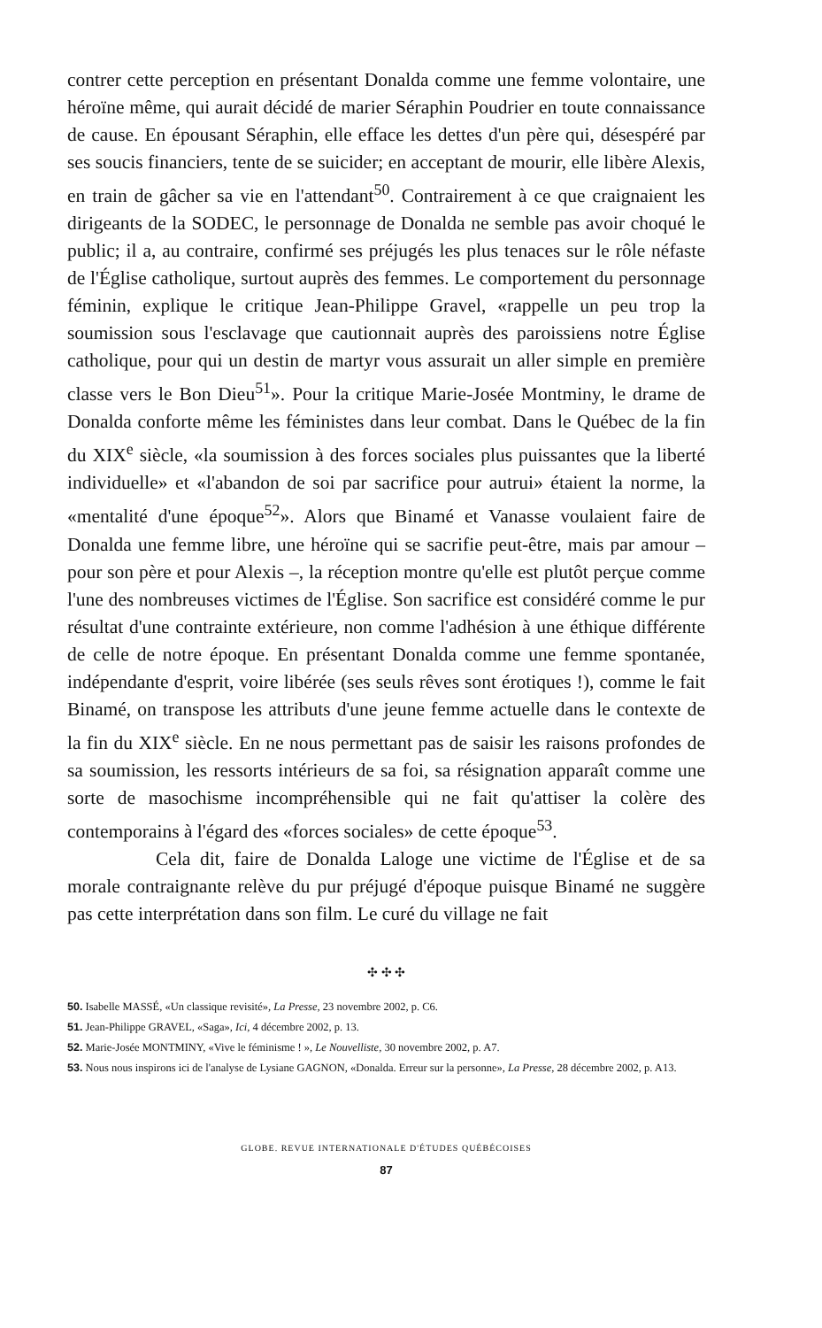contrer cette perception en présentant Donalda comme une femme volontaire, une héroïne même, qui aurait décidé de marier Séraphin Poudrier en toute connaissance de cause. En épousant Séraphin, elle efface les dettes d'un père qui, désespéré par ses soucis financiers, tente de se suicider; en acceptant de mourir, elle libère Alexis, en train de gâcher sa vie en l'attendant<sup>50</sup>. Contrairement à ce que craignaient les dirigeants de la SODEC, le personnage de Donalda ne semble pas avoir choqué le public; il a, au contraire, confirmé ses préjugés les plus tenaces sur le rôle néfaste de l'Église catholique, surtout auprès des femmes. Le comportement du personnage féminin, explique le critique Jean-Philippe Gravel, «rappelle un peu trop la soumission sous l'esclavage que cautionnait auprès des paroissiens notre Église catholique, pour qui un destin de martyr vous assurait un aller simple en première classe vers le Bon Dieu<sup>51</sup>». Pour la critique Marie-Josée Montminy, le drame de Donalda conforte même les féministes dans leur combat. Dans le Québec de la fin du XIX<sup>e</sup> siècle, «la soumission à des forces sociales plus puissantes que la liberté individuelle» et «l'abandon de soi par sacrifice pour autrui» étaient la norme, la «mentalité d'une époque<sup>52</sup>». Alors que Binamé et Vanasse voulaient faire de Donalda une femme libre, une héroïne qui se sacrifie peut-être, mais par amour – pour son père et pour Alexis –, la réception montre qu'elle est plutôt perçue comme l'une des nombreuses victimes de l'Église. Son sacrifice est considéré comme le pur résultat d'une contrainte extérieure, non comme l'adhésion à une éthique différente de celle de notre époque. En présentant Donalda comme une femme spontanée, indépendante d'esprit, voire libérée (ses seuls rêves sont érotiques !), comme le fait Binamé, on transpose les attributs d'une jeune femme actuelle dans le contexte de la fin du XIX<sup>e</sup> siècle. En ne nous permettant pas de saisir les raisons profondes de sa soumission, les ressorts intérieurs de sa foi, sa résignation apparaît comme une sorte de masochisme incompréhensible qui ne fait qu'attiser la colère des contemporains à l'égard des «forces sociales» de cette époque<sup>53</sup>.
Cela dit, faire de Donalda Laloge une victime de l'Église et de sa morale contraignante relève du pur préjugé d'époque puisque Binamé ne suggère pas cette interprétation dans son film. Le curé du village ne fait
✣ ✣ ✣
50. Isabelle MASSÉ, «Un classique revisité», La Presse, 23 novembre 2002, p. C6.
51. Jean-Philippe GRAVEL, «Saga», Ici, 4 décembre 2002, p. 13.
52. Marie-Josée MONTMINY, «Vive le féminisme ! », Le Nouvelliste, 30 novembre 2002, p. A7.
53. Nous nous inspirons ici de l'analyse de Lysiane GAGNON, «Donalda. Erreur sur la personne», La Presse, 28 décembre 2002, p. A13.
GLOBE. REVUE INTERNATIONALE D'ÉTUDES QUÉBÉCOISES
87